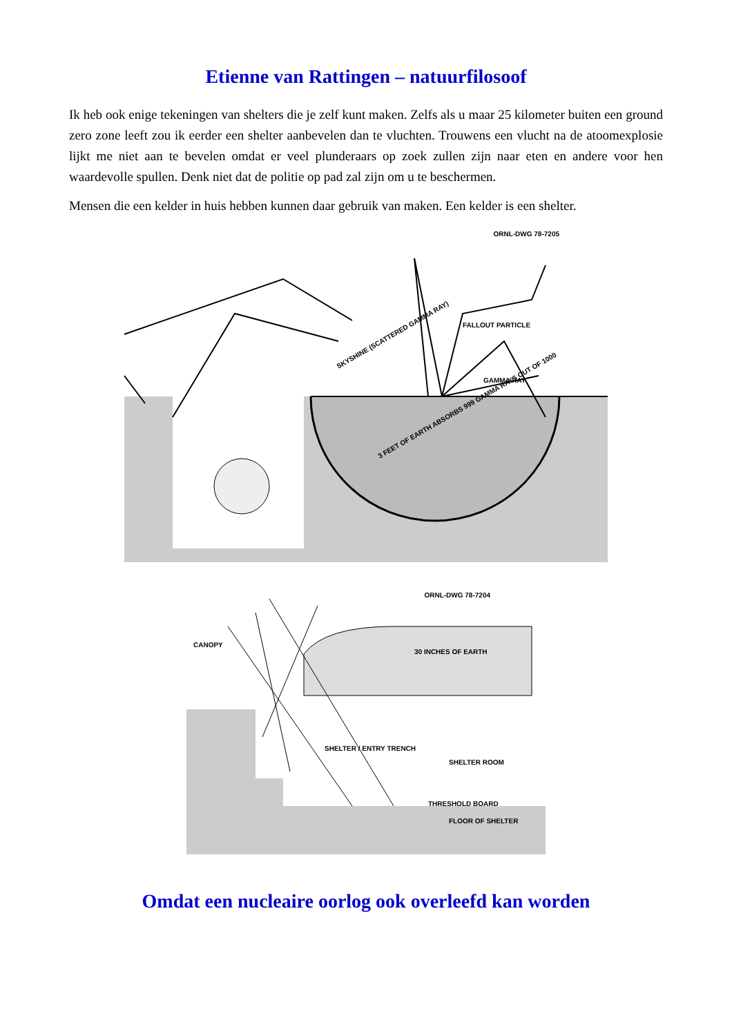Etienne van Rattingen – natuurfilosoof
Ik heb ook enige tekeningen van shelters die je zelf kunt maken. Zelfs als u maar 25 kilometer buiten een ground zero zone leeft zou ik eerder een shelter aanbevelen dan te vluchten. Trouwens een vlucht na de atoomexplosie lijkt me niet aan te bevelen omdat er veel plunderaars op zoek zullen zijn naar eten en andere voor hen waardevolle spullen. Denk niet dat de politie op pad zal zijn om u te beschermen.
Mensen die een kelder in huis hebben kunnen daar gebruik van maken. Een kelder is een shelter.
ORNL-DWG 78-7205
SKYSHINE (SCATTERED GAMMA RAY)
FALLOUT PARTICLE
GAMMA RAY
3 FEET OF EARTH ABSORBS 999 GAMMA RAYS OUT OF 1000
ORNL-DWG 78-7204
CANOPY
30 INCHES OF EARTH
SHELTER / ENTRY TRENCH
SHELTER ROOM
THRESHOLD BOARD
FLOOR OF SHELTER
Omdat een nucleaire oorlog ook overleefd kan worden